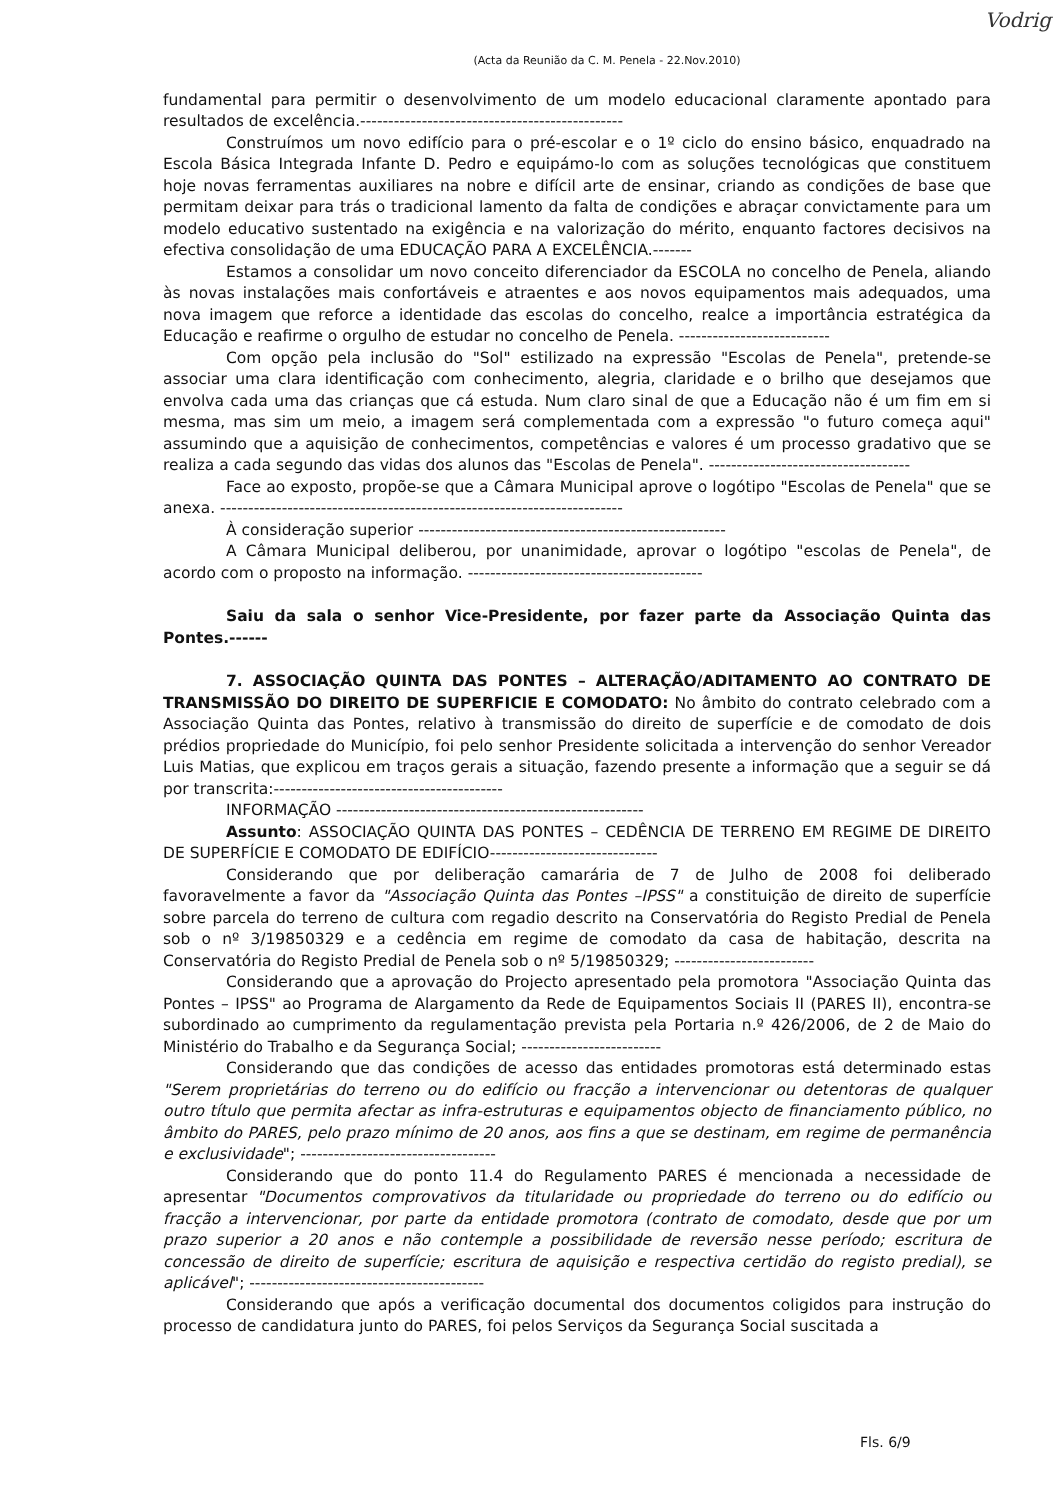Vodrig
(Acta da Reunião da C. M. Penela - 22.Nov.2010)
fundamental para permitir o desenvolvimento de um modelo educacional claramente apontado para resultados de excelência.-----------------------------------------------
Construímos um novo edifício para o pré-escolar e o 1º ciclo do ensino básico, enquadrado na Escola Básica Integrada Infante D. Pedro e equipámo-lo com as soluções tecnológicas que constituem hoje novas ferramentas auxiliares na nobre e difícil arte de ensinar, criando as condições de base que permitam deixar para trás o tradicional lamento da falta de condições e abraçar convictamente para um modelo educativo sustentado na exigência e na valorização do mérito, enquanto factores decisivos na efectiva consolidação de uma EDUCAÇÃO PARA A EXCELÊNCIA.-------
Estamos a consolidar um novo conceito diferenciador da ESCOLA no concelho de Penela, aliando às novas instalações mais confortáveis e atraentes e aos novos equipamentos mais adequados, uma nova imagem que reforce a identidade das escolas do concelho, realce a importância estratégica da Educação e reafirme o orgulho de estudar no concelho de Penela. ---------------------------
Com opção pela inclusão do "Sol" estilizado na expressão "Escolas de Penela", pretende-se associar uma clara identificação com conhecimento, alegria, claridade e o brilho que desejamos que envolva cada uma das crianças que cá estuda. Num claro sinal de que a Educação não é um fim em si mesma, mas sim um meio, a imagem será complementada com a expressão "o futuro começa aqui" assumindo que a aquisição de conhecimentos, competências e valores é um processo gradativo que se realiza a cada segundo das vidas dos alunos das "Escolas de Penela". ------------------------------------
Face ao exposto, propõe-se que a Câmara Municipal aprove o logótipo "Escolas de Penela" que se anexa. ------------------------------------------------------------------------
À consideração superior -------------------------------------------------------
A Câmara Municipal deliberou, por unanimidade, aprovar o logótipo "escolas de Penela", de acordo com o proposto na informação. ------------------------------------------
Saiu da sala o senhor Vice-Presidente, por fazer parte da Associação Quinta das Pontes.------
7. ASSOCIAÇÃO QUINTA DAS PONTES – ALTERAÇÃO/ADITAMENTO AO CONTRATO DE TRANSMISSÃO DO DIREITO DE SUPERFICIE E COMODATO: No âmbito do contrato celebrado com a Associação Quinta das Pontes, relativo à transmissão do direito de superfície e de comodato de dois prédios propriedade do Município, foi pelo senhor Presidente solicitada a intervenção do senhor Vereador Luis Matias, que explicou em traços gerais a situação, fazendo presente a informação que a seguir se dá por transcrita:-----------------------------------------
INFORMAÇÃO -------------------------------------------------------
Assunto: ASSOCIAÇÃO QUINTA DAS PONTES – CEDÊNCIA DE TERRENO EM REGIME DE DIREITO DE SUPERFÍCIE E COMODATO DE EDIFÍCIO------------------------------
Considerando que por deliberação camarária de 7 de Julho de 2008 foi deliberado favoravelmente a favor da "Associação Quinta das Pontes –IPSS" a constituição de direito de superfície sobre parcela do terreno de cultura com regadio descrito na Conservatória do Registo Predial de Penela sob o nº 3/19850329 e a cedência em regime de comodato da casa de habitação, descrita na Conservatória do Registo Predial de Penela sob o nº 5/19850329; -------------------------
Considerando que a aprovação do Projecto apresentado pela promotora "Associação Quinta das Pontes – IPSS" ao Programa de Alargamento da Rede de Equipamentos Sociais II (PARES II), encontra-se subordinado ao cumprimento da regulamentação prevista pela Portaria n.º 426/2006, de 2 de Maio do Ministério do Trabalho e da Segurança Social; -------------------------
Considerando que das condições de acesso das entidades promotoras está determinado estas "Serem proprietárias do terreno ou do edifício ou fracção a intervencionar ou detentoras de qualquer outro título que permita afectar as infra-estruturas e equipamentos objecto de financiamento público, no âmbito do PARES, pelo prazo mínimo de 20 anos, aos fins a que se destinam, em regime de permanência e exclusividade"; -----------------------------------
Considerando que do ponto 11.4 do Regulamento PARES é mencionada a necessidade de apresentar "Documentos comprovativos da titularidade ou propriedade do terreno ou do edifício ou fracção a intervencionar, por parte da entidade promotora (contrato de comodato, desde que por um prazo superior a 20 anos e não contemple a possibilidade de reversão nesse período; escritura de concessão de direito de superfície; escritura de aquisição e respectiva certidão do registo predial), se aplicável"; ------------------------------------------
Considerando que após a verificação documental dos documentos coligidos para instrução do processo de candidatura junto do PARES, foi pelos Serviços da Segurança Social suscitada a
Fls. 6/9